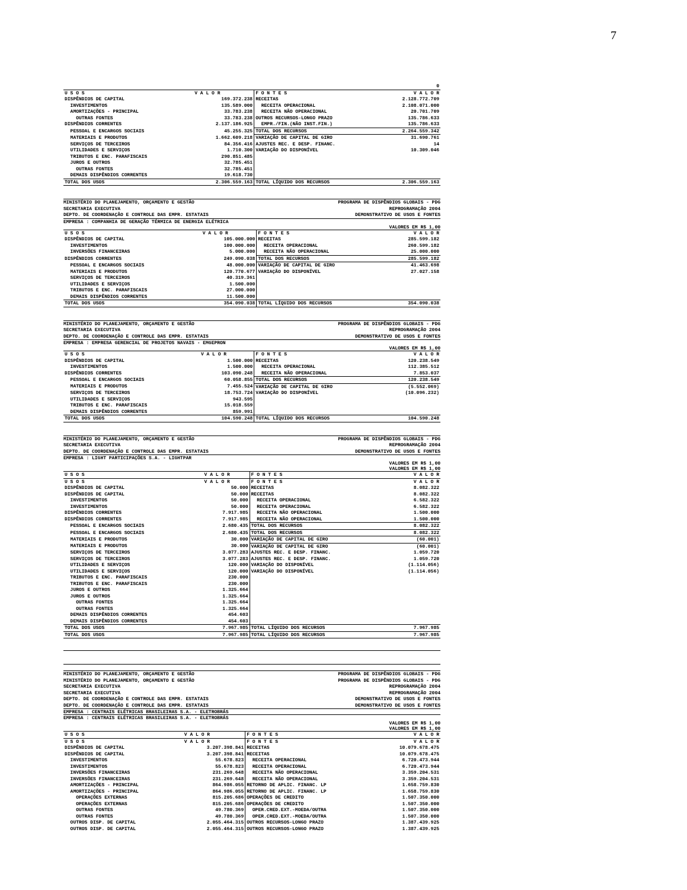7
| | | | 0 |
| U S O S | V A L O R | F O N T E S | V A L O R |
| DISPÊNDIOS DE CAPITAL | 169.372.238 | RECEITAS | 2.128.772.709 |
| INVESTIMENTOS | 135.589.000 | RECEITA OPERACIONAL | 2.108.071.000 |
| AMORTIZAÇÕES - PRINCIPAL | 33.783.238 | RECEITA NÃO OPERACIONAL | 20.701.709 |
| OUTRAS FONTES | 33.783.238 | OUTROS RECURSOS-LONGO PRAZO | 135.786.633 |
| DISPÊNDIOS CORRENTES | 2.137.186.925 | EMPR./FIN.(NÃO INST.FIN.) | 135.786.633 |
| PESSOAL E ENCARGOS SOCIAIS | 45.255.325 | TOTAL DOS RECURSOS | 2.264.559.342 |
| MATERIAIS E PRODUTOS | 1.662.609.218 | VARIAÇÃO DE CAPITAL DE GIRO | 31.690.761 |
| SERVIÇOS DE TERCEIROS | 84.356.416 | AJUSTES REC. E DESP. FINANC. | 14 |
| UTILIDADES E SERVIÇOS | 1.710.300 | VARIAÇÃO DO DISPONÍVEL | 10.309.046 |
| TRIBUTOS E ENC. PARAFISCAIS | 290.851.485 | | |
| JUROS E OUTROS | 32.785.451 | | |
| OUTRAS FONTES | 32.785.451 | | |
| DEMAIS DISPÊNDIOS CORRENTES | 19.618.730 | | |
| TOTAL DOS USOS | 2.306.559.163 | TOTAL LÍQUIDO DOS RECURSOS | 2.306.559.163 |
MINISTÉRIO DO PLANEJAMENTO, ORÇAMENTO E GESTÃO PROGRAMA DE DISPÊNDIOS GLOBAIS - PDG
SECRETARIA EXECUTIVA REPROGRAMAÇÃO 2004
DEPTO. DE COORDENAÇÃO E CONTROLE DAS EMPR. ESTATAIS DEMONSTRATIVO DE USOS E FONTES
EMPRESA : COMPANHIA DE GERAÇÃO TÉRMICA DE ENERGIA ELÉTRICA
VALORES EM R$ 1,00
| U S O S | V A L O R | F O N T E S | V A L O R |
| --- | --- | --- | --- |
| DISPÊNDIOS DE CAPITAL | 105.000.000 | RECEITAS | 285.599.182 |
| INVESTIMENTOS | 100.000.000 | RECEITA OPERACIONAL | 260.599.182 |
| INVERSÕES FINANCEIRAS | 5.000.000 | RECEITA NÃO OPERACIONAL | 25.000.000 |
| DISPÊNDIOS CORRENTES | 249.090.038 | TOTAL DOS RECURSOS | 285.599.182 |
| PESSOAL E ENCARGOS SOCIAIS | 48.000.000 | VARIAÇÃO DE CAPITAL DE GIRO | 41.463.698 |
| MATERIAIS E PRODUTOS | 120.770.677 | VARIAÇÃO DO DISPONÍVEL | 27.027.158 |
| SERVIÇOS DE TERCEIROS | 40.319.361 | | |
| UTILIDADES E SERVIÇOS | 1.500.000 | | |
| TRIBUTOS E ENC. PARAFISCAIS | 27.000.000 | | |
| DEMAIS DISPÊNDIOS CORRENTES | 11.500.000 | | |
| TOTAL DOS USOS | 354.090.038 | TOTAL LÍQUIDO DOS RECURSOS | 354.090.038 |
MINISTÉRIO DO PLANEJAMENTO, ORÇAMENTO E GESTÃO PROGRAMA DE DISPÊNDIOS GLOBAIS - PDG
SECRETARIA EXECUTIVA REPROGRAMAÇÃO 2004
DEPTO. DE COORDENAÇÃO E CONTROLE DAS EMPR. ESTATAIS DEMONSTRATIVO DE USOS E FONTES
EMPRESA : EMPRESA GERENCIAL DE PROJETOS NAVAIS - EMGEPRON
VALORES EM R$ 1,00
| U S O S | V A L O R | F O N T E S | V A L O R |
| --- | --- | --- | --- |
| DISPÊNDIOS DE CAPITAL | 1.500.000 | RECEITAS | 120.238.549 |
| INVESTIMENTOS | 1.500.000 | RECEITA OPERACIONAL | 112.385.512 |
| DISPÊNDIOS CORRENTES | 103.090.248 | RECEITA NÃO OPERACIONAL | 7.853.037 |
| PESSOAL E ENCARGOS SOCIAIS | 60.058.855 | TOTAL DOS RECURSOS | 120.238.549 |
| MATERIAIS E PRODUTOS | 7.455.524 | VARIAÇÃO DE CAPITAL DE GIRO | (5.552.069) |
| SERVIÇOS DE TERCEIROS | 18.753.724 | VARIAÇÃO DO DISPONÍVEL | (10.096.232) |
| UTILIDADES E SERVIÇOS | 943.595 | | |
| TRIBUTOS E ENC. PARAFISCAIS | 15.018.559 | | |
| DEMAIS DISPÊNDIOS CORRENTES | 859.991 | | |
| TOTAL DOS USOS | 104.590.248 | TOTAL LÍQUIDO DOS RECURSOS | 104.590.248 |
MINISTÉRIO DO PLANEJAMENTO, ORÇAMENTO E GESTÃO PROGRAMA DE DISPÊNDIOS GLOBAIS - PDG
SECRETARIA EXECUTIVA REPROGRAMAÇÃO 2004
DEPTO. DE COORDENAÇÃO E CONTROLE DAS EMPR. ESTATAIS DEMONSTRATIVO DE USOS E FONTES
EMPRESA : LIGHT PARTICIPAÇÕES S.A. - LIGHTPAR
VALORES EM R$ 1,00
VALORES EM R$ 1,00
| U S O S | V A L O R | F O N T E S | V A L O R |
| --- | --- | --- | --- |
| U S O S | V A L O R | F O N T E S | V A L O R |
| DISPÊNDIOS DE CAPITAL | 50.000 | RECEITAS | 8.082.322 |
| DISPÊNDIOS DE CAPITAL | 50.000 | RECEITAS | 8.082.322 |
| INVESTIMENTOS | 50.000 | RECEITA OPERACIONAL | 6.582.322 |
| INVESTIMENTOS | 50.000 | RECEITA OPERACIONAL | 6.582.322 |
| DISPÊNDIOS CORRENTES | 7.917.985 | RECEITA NÃO OPERACIONAL | 1.500.000 |
| DISPÊNDIOS CORRENTES | 7.917.985 | RECEITA NÃO OPERACIONAL | 1.500.000 |
| PESSOAL E ENCARGOS SOCIAIS | 2.680.435 | TOTAL DOS RECURSOS | 8.082.322 |
| PESSOAL E ENCARGOS SOCIAIS | 2.680.435 | TOTAL DOS RECURSOS | 8.082.322 |
| MATERIAIS E PRODUTOS | 30.000 | VARIAÇÃO DE CAPITAL DE GIRO | (60.001) |
| MATERIAIS E PRODUTOS | 30.000 | VARIAÇÃO DE CAPITAL DE GIRO | (60.001) |
| SERVIÇOS DE TERCEIROS | 3.077.283 | AJUSTES REC. E DESP. FINANC. | 1.059.720 |
| SERVIÇOS DE TERCEIROS | 3.077.283 | AJUSTES REC. E DESP. FINANC. | 1.059.720 |
| UTILIDADES E SERVIÇOS | 120.000 | VARIAÇÃO DO DISPONÍVEL | (1.114.056) |
| UTILIDADES E SERVIÇOS | 120.000 | VARIAÇÃO DO DISPONÍVEL | (1.114.056) |
| TRIBUTOS E ENC. PARAFISCAIS | 230.000 | | |
| TRIBUTOS E ENC. PARAFISCAIS | 230.000 | | |
| JUROS E OUTROS | 1.325.664 | | |
| JUROS E OUTROS | 1.325.664 | | |
| OUTRAS FONTES | 1.325.664 | | |
| OUTRAS FONTES | 1.325.664 | | |
| DEMAIS DISPÊNDIOS CORRENTES | 454.603 | | |
| DEMAIS DISPÊNDIOS CORRENTES | 454.603 | | |
| TOTAL DOS USOS | 7.967.985 | TOTAL LÍQUIDO DOS RECURSOS | 7.967.985 |
| TOTAL DOS USOS | 7.967.985 | TOTAL LÍQUIDO DOS RECURSOS | 7.967.985 |
MINISTÉRIO DO PLANEJAMENTO, ORÇAMENTO E GESTÃO PROGRAMA DE DISPÊNDIOS GLOBAIS - PDG
MINISTÉRIO DO PLANEJAMENTO, ORÇAMENTO E GESTÃO PROGRAMA DE DISPÊNDIOS GLOBAIS - PDG
SECRETARIA EXECUTIVA REPROGRAMAÇÃO 2004
SECRETARIA EXECUTIVA REPROGRAMAÇÃO 2004
DEPTO. DE COORDENAÇÃO E CONTROLE DAS EMPR. ESTATAIS DEMONSTRATIVO DE USOS E FONTES
DEPTO. DE COORDENAÇÃO E CONTROLE DAS EMPR. ESTATAIS DEMONSTRATIVO DE USOS E FONTES
EMPRESA : CENTRAIS ELÉTRICAS BRASILEIRAS S.A. - ELETROBRÁS
EMPRESA : CENTRAIS ELÉTRICAS BRASILEIRAS S.A. - ELETROBRÁS
VALORES EM R$ 1,00
VALORES EM R$ 1,00
| U S O S | V A L O R | F O N T E S | V A L O R |
| --- | --- | --- | --- |
| U S O S | V A L O R | F O N T E S | V A L O R |
| DISPÊNDIOS DE CAPITAL | 3.207.398.841 | RECEITAS | 10.079.678.475 |
| DISPÊNDIOS DE CAPITAL | 3.207.398.841 | RECEITAS | 10.079.678.475 |
| INVESTIMENTOS | 55.678.823 | RECEITA OPERACIONAL | 6.720.473.944 |
| INVESTIMENTOS | 55.678.823 | RECEITA OPERACIONAL | 6.720.473.944 |
| INVERSÕES FINANCEIRAS | 231.269.648 | RECEITA NÃO OPERACIONAL | 3.359.204.531 |
| INVERSÕES FINANCEIRAS | 231.269.648 | RECEITA NÃO OPERACIONAL | 3.359.204.531 |
| AMORTIZAÇÕES - PRINCIPAL | 864.986.055 | RETORNO DE APLIC. FINANC. LP | 1.658.759.830 |
| AMORTIZAÇÕES - PRINCIPAL | 864.986.055 | RETORNO DE APLIC. FINANC. LP | 1.658.759.830 |
| OPERAÇÕES EXTERNAS | 815.205.686 | OPERAÇÕES DE CREDITO | 1.507.350.000 |
| OPERAÇÕES EXTERNAS | 815.205.686 | OPERAÇÕES DE CREDITO | 1.507.350.000 |
| OUTRAS FONTES | 49.780.369 | OPER.CRED.EXT.-MOEDA/OUTRA | 1.507.350.000 |
| OUTRAS FONTES | 49.780.369 | OPER.CRED.EXT.-MOEDA/OUTRA | 1.507.350.000 |
| OUTROS DISP. DE CAPITAL | 2.055.464.315 | OUTROS RECURSOS-LONGO PRAZO | 1.387.439.925 |
| OUTROS DISP. DE CAPITAL | 2.055.464.315 | OUTROS RECURSOS-LONGO PRAZO | 1.387.439.925 |